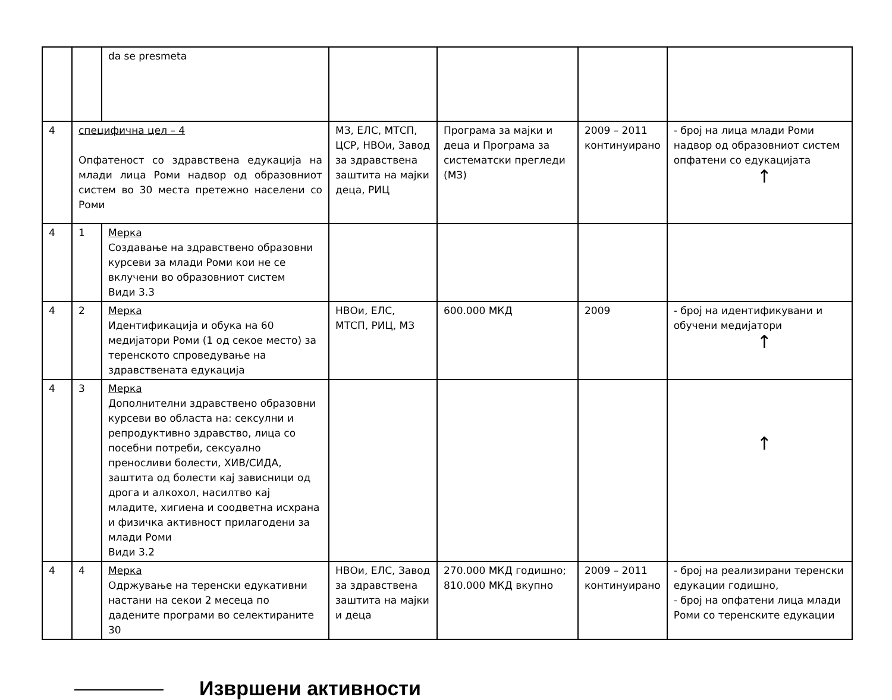| | | da se presmeta | | | | |
| 4 | специфична цел – 4 Опфатеност со здравствена едукација на млади лица Роми надвор од образовниот систем во 30 места претежно населени со Роми | | МЗ, ЕЛС, МТСП, ЦСР, НВОи, Завод за здравствена заштита на мајки деца, РИЦ | Програма за мајки и деца и Програма за систематски прегледи (МЗ) | 2009 – 2011 континуирано | - број на лица млади Роми надвор од образовниот систем опфатени со едукацијата ↑ |
| 4 | 1 | Мерка Создавање на здравствено образовни курсеви за млади Роми кои не се вклучени во образовниот систем Види 3.3 | | | | |
| 4 | 2 | Мерка Идентификација и обука на 60 медијатори Роми (1 од секое место) за теренското спроведување на здравствената едукација | НВОи, ЕЛС, МТСП, РИЦ, МЗ | 600.000 МКД | 2009 | - број на идентификувани и обучени медијатори ↑ |
| 4 | 3 | Мерка Дополнителни здравствено образовни курсеви во областа на: сексулни и репродуктивно здравство, лица со посебни потреби, сексуално преносливи болести, ХИВ/СИДА, заштита од болести кај зависници од дрога и алкохол, насилтво кај младите, хигиена и соодветна исхрана и физичка активност прилагодени за млади Роми Види 3.2 | | | | ↑ |
| 4 | 4 | Мерка Одржување на теренски едукативни настани на секои 2 месеца по дадените програми во селектираните 30 | НВОи, ЕЛС, Завод за здравствена заштита на мајки и деца | 270.000 МКД годишно; 810.000 МКД вкупно | 2009 – 2011 континуирано | - број на реализирани теренски едукации годишно, - број на опфатени лица млади Роми со теренските едукации |
Извршени активности